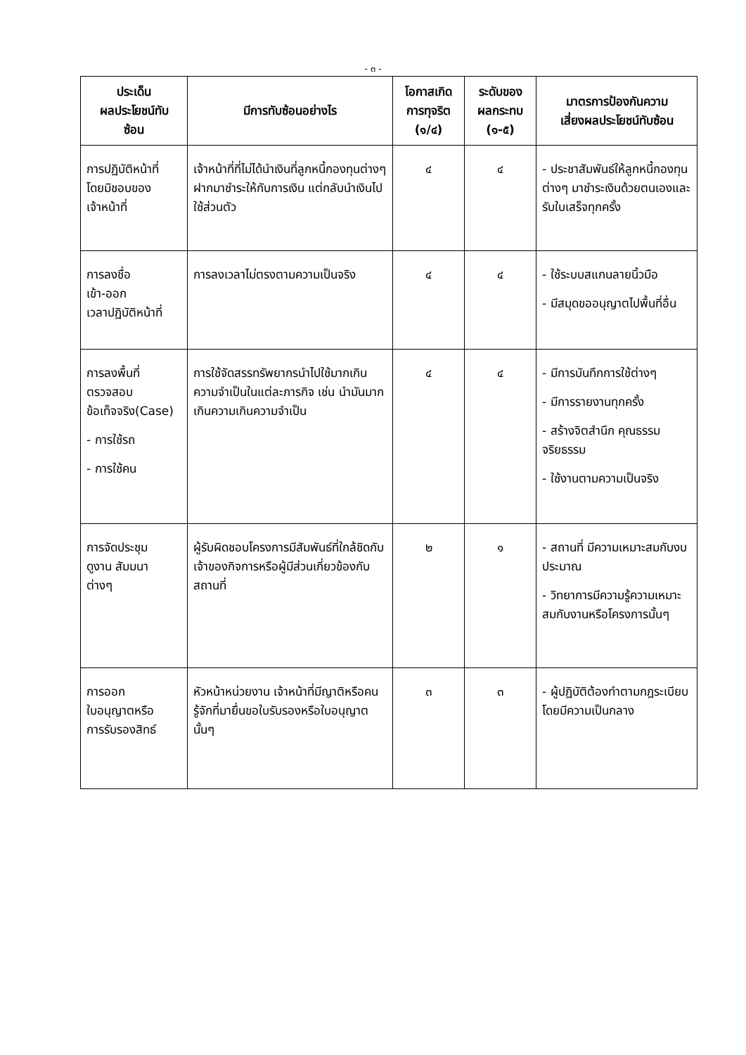- ๓ -
| ประเด็น ผลประโยชน์ทับ ซ้อน | มีการทับซ้อนอย่างไร | โอกาสเกิด การทุจริต (๑/๔) | ระดับของ ผลกระทบ (๑-๕) | มาตรการป้องกันความ เสี่ยงผลประโยชน์ทับซ้อน |
| --- | --- | --- | --- | --- |
| การปฏิบัติหน้าที่ โดยมิชอบของ เจ้าหน้าที่ | เจ้าหน้าที่ที่ไม่ได้นำเงินที่ลูกหนี้กองทุนต่างๆฝากมาชำระให้กับการเงิน แต่กลับนำเงินไปใช้ส่วนตัว | ๔ | ๔ | - ประชาสัมพันธ์ให้ลูกหนี้กองทุนต่างๆ มาชำระเงินด้วยตนเองและรับใบเสร็จทุกครั้ง |
| การลงชื่อ เข้า-ออก เวลาปฏิบัติหน้าที่ | การลงเวลาไม่ตรงตามความเป็นจริง | ๔ | ๔ | - ใช้ระบบสแกนลายนิ้วมือ - มีสมุดขออนุญาตไปพื้นที่อื่น |
| การลงพื้นที่ ตรวจสอบ ข้อเท็จจริง(Case) - การใช้รถ - การใช้คน | การใช้จัดสรรทรัพยากรนำไปใช้มากเกินความจำเป็นในแต่ละภารกิจ เช่น นำมันมากเกินความเกินความจำเป็น | ๔ | ๔ | - มีการบันทึกการใช้ต่างๆ - มีการรายงานทุกครั้ง - สร้างจิตสำนึก คุณธรรม จริยธรรม - ใช้งานตามความเป็นจริง |
| การจัดประชุม ดูงาน สัมมนา ต่างๆ | ผู้รับผิดชอบโครงการมีสัมพันธ์ที่ใกล้ชิดกับเจ้าของกิจการหรือผู้มีส่วนเกี่ยวข้องกับสถานที่ | ๒ | ๑ | - สถานที่ มีความเหมาะสมกับงบประมาณ - วิทยาการมีความรู้ความเหมาะสมกับงานหรือโครงการนั้นๆ |
| การออก ใบอนุญาตหรือ การรับรองสิทธ์ | หัวหน้าหน่วยงาน เจ้าหน้าที่มีญาติหรือคนรู้จักที่มายื่นขอใบรับรองหรือใบอนุญาตนั้นๆ | ๓ | ๓ | - ผู้ปฏิบัติต้องทำตามกฎระเบียบโดยมีความเป็นกลาง |